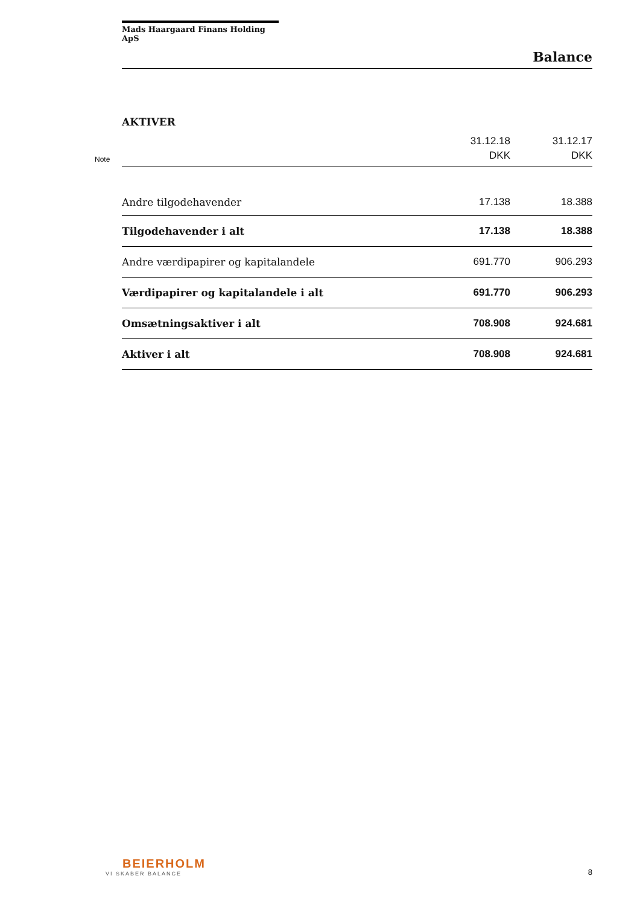Mads Haargaard Finans Holding ApS
Balance
AKTIVER
| Note | 31.12.18 DKK | 31.12.17 DKK |
| --- | --- | --- |
| Andre tilgodehavender | 17.138 | 18.388 |
| Tilgodehavender i alt | 17.138 | 18.388 |
| Andre værdipapirer og kapitalandele | 691.770 | 906.293 |
| Værdipapirer og kapitalandele i alt | 691.770 | 906.293 |
| Omsætningsaktiver i alt | 708.908 | 924.681 |
| Aktiver i alt | 708.908 | 924.681 |
BEIERHOLM
VI SKABER BALANCE
8